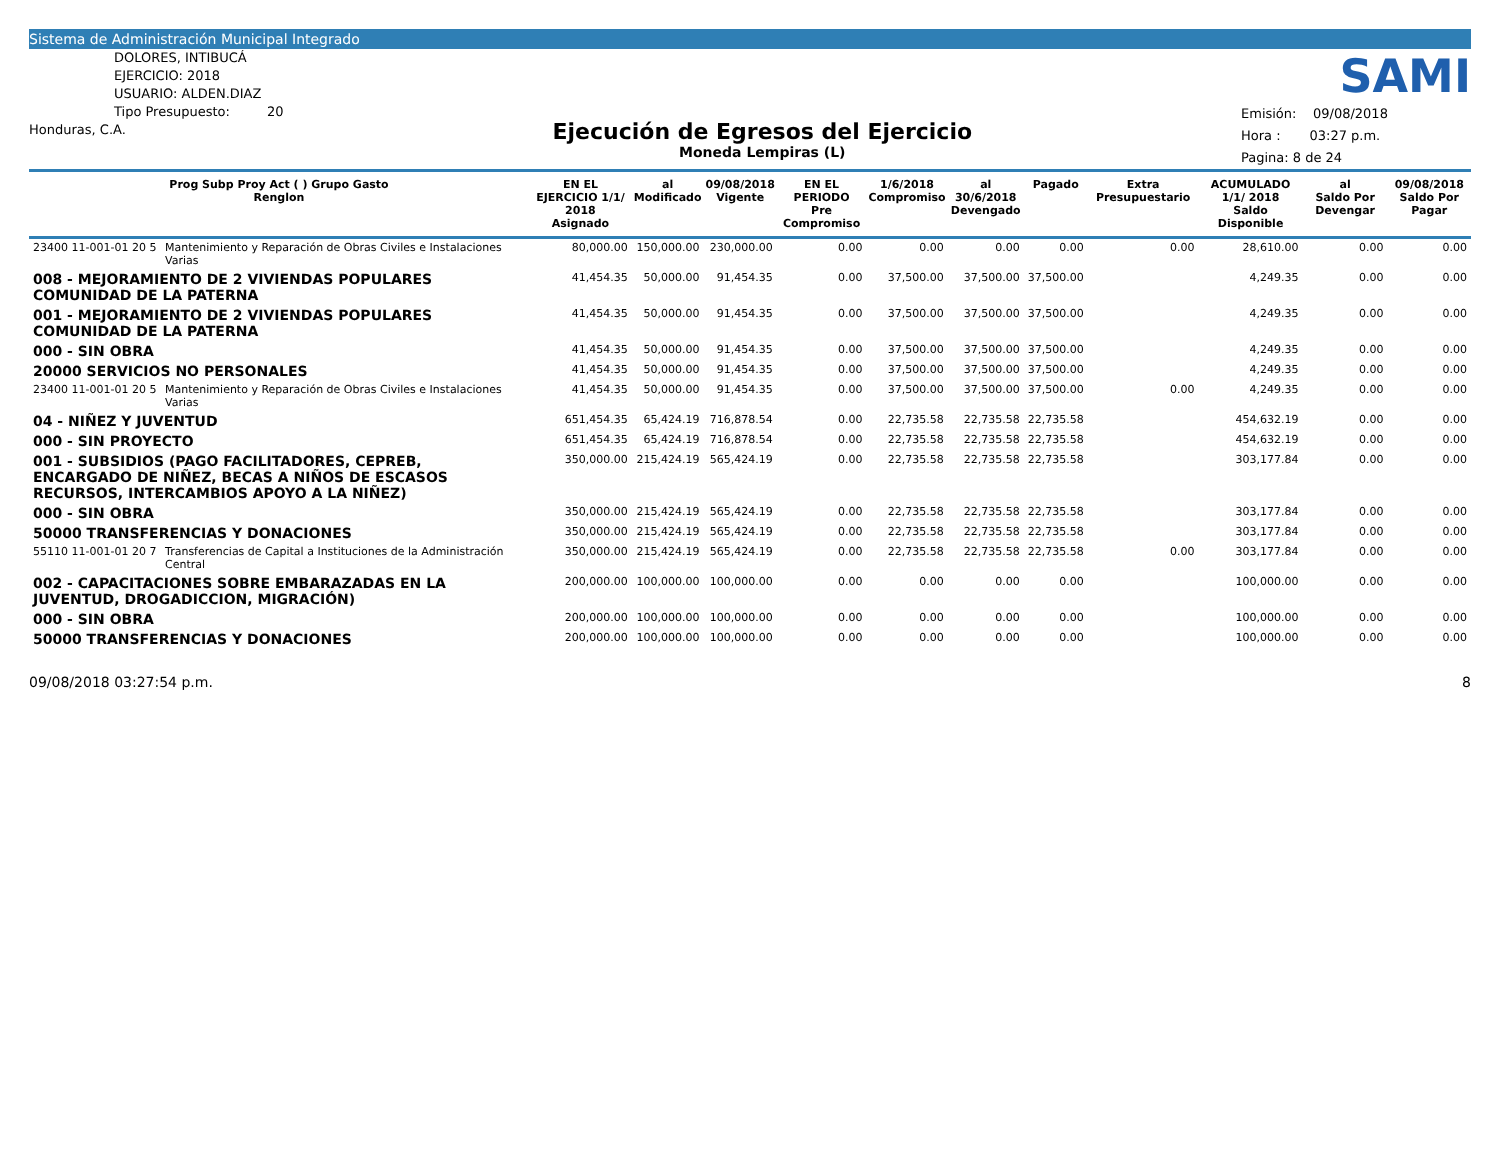Sistema de Administración Municipal Integrado
DOLORES, INTIBUCÁ
EJERCICIO: 2018
USUARIO: ALDEN.DIAZ
Tipo Presupuesto: 20
Honduras, C.A.
Ejecución de Egresos del Ejercicio
Moneda Lempiras (L)
SAMI
Emisión: 09/08/2018
Hora : 03:27 p.m.
Pagina: 8 de 24
| Prog Subp Proy Act ( ) Grupo Gasto Renglon | | EN EL EJERCICIO 1/1/ 2018 Asignado | al Modificado | 09/08/2018 Vigente | EN EL PERIODO Pre Compromiso | 1/6/2018 Compromiso | al 30/6/2018 Devengado | Pagado | Extra Presupuestario | ACUMULADO 1/1/ 2018 Saldo Disponible | al Saldo Por Devengar | 09/08/2018 Saldo Por Pagar |
| --- | --- | --- | --- | --- | --- | --- | --- | --- | --- | --- | --- | --- |
| 23400 11-001-01 20 5 | Mantenimiento y Reparación de Obras Civiles e Instalaciones Varias | 80,000.00 | 150,000.00 | 230,000.00 | 0.00 | 0.00 | 0.00 | 0.00 | 0.00 | 28,610.00 | 0.00 | 0.00 |
| 008 - MEJORAMIENTO DE 2 VIVIENDAS POPULARES COMUNIDAD DE LA PATERNA | | 41,454.35 | 50,000.00 | 91,454.35 | 0.00 | 37,500.00 | 37,500.00 | 37,500.00 | | 4,249.35 | 0.00 | 0.00 |
| 001 - MEJORAMIENTO DE 2 VIVIENDAS POPULARES COMUNIDAD DE LA PATERNA | | 41,454.35 | 50,000.00 | 91,454.35 | 0.00 | 37,500.00 | 37,500.00 | 37,500.00 | | 4,249.35 | 0.00 | 0.00 |
| 000 - SIN OBRA | | 41,454.35 | 50,000.00 | 91,454.35 | 0.00 | 37,500.00 | 37,500.00 | 37,500.00 | | 4,249.35 | 0.00 | 0.00 |
| 20000 SERVICIOS NO PERSONALES | | 41,454.35 | 50,000.00 | 91,454.35 | 0.00 | 37,500.00 | 37,500.00 | 37,500.00 | | 4,249.35 | 0.00 | 0.00 |
| 23400 11-001-01 20 5 | Mantenimiento y Reparación de Obras Civiles e Instalaciones Varias | 41,454.35 | 50,000.00 | 91,454.35 | 0.00 | 37,500.00 | 37,500.00 | 37,500.00 | 0.00 | 4,249.35 | 0.00 | 0.00 |
| 04 - NIÑEZ Y JUVENTUD | | 651,454.35 | 65,424.19 | 716,878.54 | 0.00 | 22,735.58 | 22,735.58 | 22,735.58 | | 454,632.19 | 0.00 | 0.00 |
| 000 - SIN PROYECTO | | 651,454.35 | 65,424.19 | 716,878.54 | 0.00 | 22,735.58 | 22,735.58 | 22,735.58 | | 454,632.19 | 0.00 | 0.00 |
| 001 - SUBSIDIOS (PAGO FACILITADORES, CEPREB, ENCARGADO DE NIÑEZ, BECAS A NIÑOS DE ESCASOS RECURSOS, INTERCAMBIOS APOYO A LA NIÑEZ) | | 350,000.00 | 215,424.19 | 565,424.19 | 0.00 | 22,735.58 | 22,735.58 | 22,735.58 | | 303,177.84 | 0.00 | 0.00 |
| 000 - SIN OBRA | | 350,000.00 | 215,424.19 | 565,424.19 | 0.00 | 22,735.58 | 22,735.58 | 22,735.58 | | 303,177.84 | 0.00 | 0.00 |
| 50000 TRANSFERENCIAS Y DONACIONES | | 350,000.00 | 215,424.19 | 565,424.19 | 0.00 | 22,735.58 | 22,735.58 | 22,735.58 | | 303,177.84 | 0.00 | 0.00 |
| 55110 11-001-01 20 7 | Transferencias de Capital a Instituciones de la Administración Central | 350,000.00 | 215,424.19 | 565,424.19 | 0.00 | 22,735.58 | 22,735.58 | 22,735.58 | 0.00 | 303,177.84 | 0.00 | 0.00 |
| 002 - CAPACITACIONES SOBRE EMBARAZADAS EN LA JUVENTUD, DROGADICCION, MIGRACIÓN) | | 200,000.00 | 100,000.00 | 100,000.00 | 0.00 | 0.00 | 0.00 | 0.00 | | 100,000.00 | 0.00 | 0.00 |
| 000 - SIN OBRA | | 200,000.00 | 100,000.00 | 100,000.00 | 0.00 | 0.00 | 0.00 | 0.00 | | 100,000.00 | 0.00 | 0.00 |
| 50000 TRANSFERENCIAS Y DONACIONES | | 200,000.00 | 100,000.00 | 100,000.00 | 0.00 | 0.00 | 0.00 | 0.00 | | 100,000.00 | 0.00 | 0.00 |
09/08/2018 03:27:54 p.m. 8